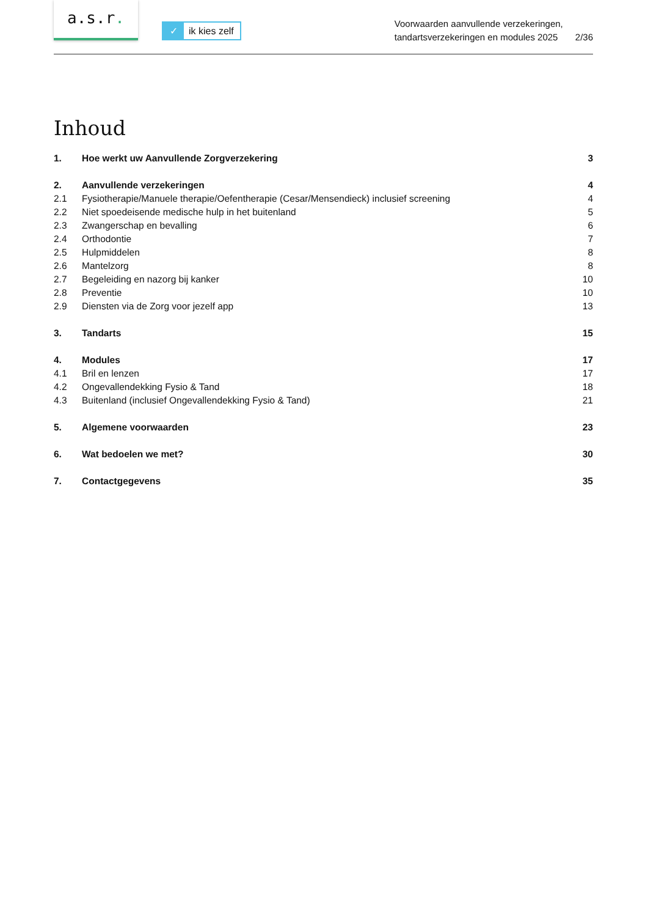a.s.r.
✓ ik kies zelf
Voorwaarden aanvullende verzekeringen,
tandartsverzekeringen en modules 2025
2/36
Inhoud
1. Hoe werkt uw Aanvullende Zorgverzekering 3
2. Aanvullende verzekeringen 4
2.1 Fysiotherapie/Manuele therapie/Oefentherapie (Cesar/Mensendieck) inclusief screening 4
2.2 Niet spoedeisende medische hulp in het buitenland 5
2.3 Zwangerschap en bevalling 6
2.4 Orthodontie 7
2.5 Hulpmiddelen 8
2.6 Mantelzorg 8
2.7 Begeleiding en nazorg bij kanker 10
2.8 Preventie 10
2.9 Diensten via de Zorg voor jezelf app 13
3. Tandarts 15
4. Modules 17
4.1 Bril en lenzen 17
4.2 Ongevallendekking Fysio & Tand 18
4.3 Buitenland (inclusief Ongevallendekking Fysio & Tand) 21
5. Algemene voorwaarden 23
6. Wat bedoelen we met? 30
7. Contactgegevens 35